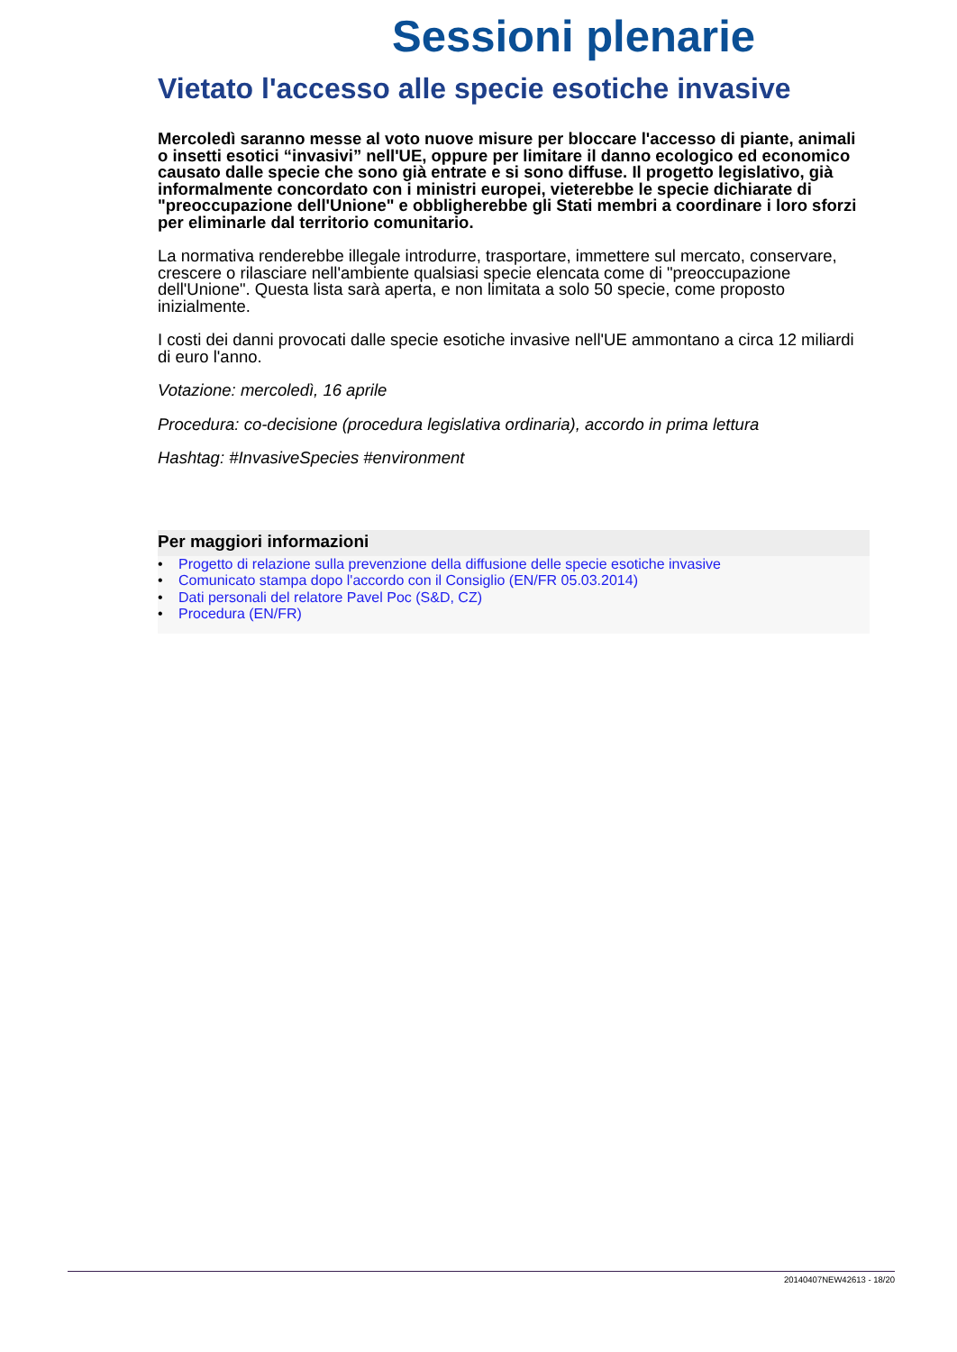Sessioni plenarie
Vietato l'accesso alle specie esotiche invasive
Mercoledì saranno messe al voto nuove misure per bloccare l'accesso di piante, animali o insetti esotici “invasivi” nell'UE, oppure per limitare il danno ecologico ed economico causato dalle specie che sono già entrate e si sono diffuse. Il progetto legislativo, già informalmente concordato con i ministri europei, vieterebbe le specie dichiarate di "preoccupazione dell'Unione" e obbligherebbe gli Stati membri a coordinare i loro sforzi per eliminarle dal territorio comunitario.
La normativa renderebbe illegale introdurre, trasportare, immettere sul mercato, conservare, crescere o rilasciare nell'ambiente qualsiasi specie elencata come di "preoccupazione dell'Unione". Questa lista sarà aperta, e non limitata a solo 50 specie, come proposto inizialmente.
I costi dei danni provocati dalle specie esotiche invasive nell'UE ammontano a circa 12 miliardi di euro l'anno.
Votazione: mercoledì, 16 aprile
Procedura: co-decisione (procedura legislativa ordinaria), accordo in prima lettura
Hashtag: #InvasiveSpecies #environment
Per maggiori informazioni
• Progetto di relazione sulla prevenzione della diffusione delle specie esotiche invasive
• Comunicato stampa dopo l'accordo con il Consiglio (EN/FR 05.03.2014)
• Dati personali del relatore Pavel Poc (S&D, CZ)
• Procedura (EN/FR)
20140407NEW42613 - 18/20